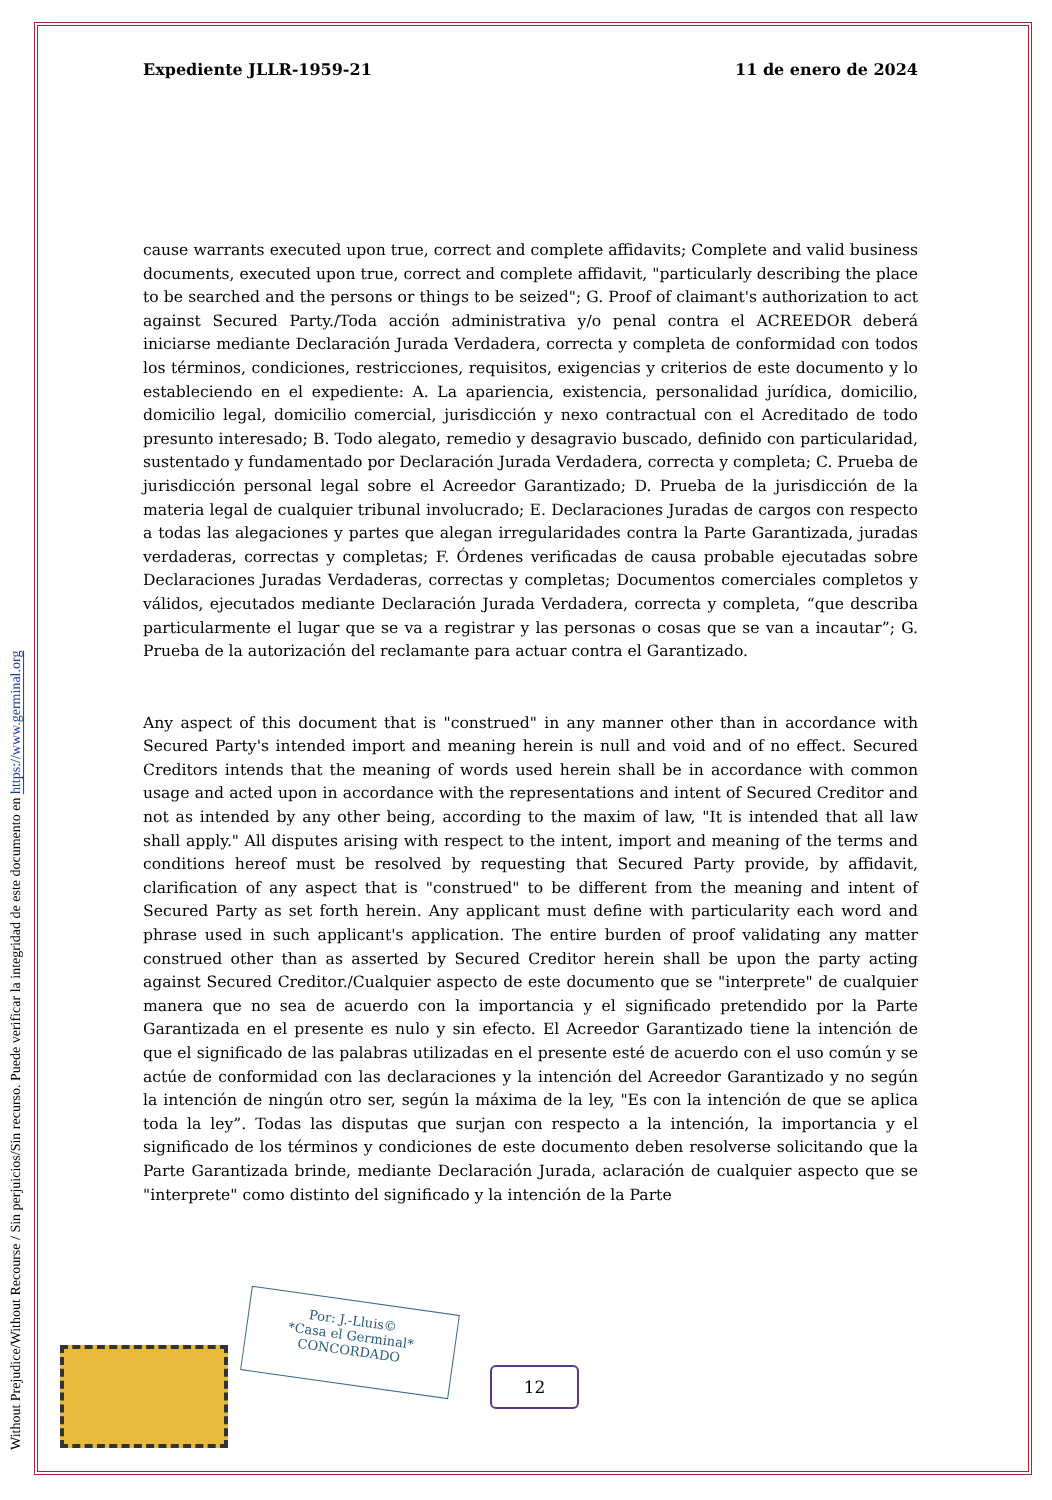Without Prejudice/Without Recourse / Sin perjuicios/Sin recurso. Puede verificar la integridad de este documento en https://www.germinal.org
Expediente JLLR-1959-21 11 de enero de 2024
cause warrants executed upon true, correct and complete affidavits; Complete and valid business documents, executed upon true, correct and complete affidavit, "particularly describing the place to be searched and the persons or things to be seized"; G. Proof of claimant's authorization to act against Secured Party./Toda acción administrativa y/o penal contra el ACREEDOR deberá iniciarse mediante Declaración Jurada Verdadera, correcta y completa de conformidad con todos los términos, condiciones, restricciones, requisitos, exigencias y criterios de este documento y lo estableciendo en el expediente: A. La apariencia, existencia, personalidad jurídica, domicilio, domicilio legal, domicilio comercial, jurisdicción y nexo contractual con el Acreditado de todo presunto interesado; B. Todo alegato, remedio y desagravio buscado, definido con particularidad, sustentado y fundamentado por Declaración Jurada Verdadera, correcta y completa; C. Prueba de jurisdicción personal legal sobre el Acreedor Garantizado; D. Prueba de la jurisdicción de la materia legal de cualquier tribunal involucrado; E. Declaraciones Juradas de cargos con respecto a todas las alegaciones y partes que alegan irregularidades contra la Parte Garantizada, juradas verdaderas, correctas y completas; F. Órdenes verificadas de causa probable ejecutadas sobre Declaraciones Juradas Verdaderas, correctas y completas; Documentos comerciales completos y válidos, ejecutados mediante Declaración Jurada Verdadera, correcta y completa, “que describa particularmente el lugar que se va a registrar y las personas o cosas que se van a incautar”; G. Prueba de la autorización del reclamante para actuar contra el Garantizado.
Any aspect of this document that is "construed" in any manner other than in accordance with Secured Party's intended import and meaning herein is null and void and of no effect. Secured Creditors intends that the meaning of words used herein shall be in accordance with common usage and acted upon in accordance with the representations and intent of Secured Creditor and not as intended by any other being, according to the maxim of law, "It is intended that all law shall apply." All disputes arising with respect to the intent, import and meaning of the terms and conditions hereof must be resolved by requesting that Secured Party provide, by affidavit, clarification of any aspect that is "construed" to be different from the meaning and intent of Secured Party as set forth herein. Any applicant must define with particularity each word and phrase used in such applicant's application. The entire burden of proof validating any matter construed other than as asserted by Secured Creditor herein shall be upon the party acting against Secured Creditor./Cualquier aspecto de este documento que se "interprete" de cualquier manera que no sea de acuerdo con la importancia y el significado pretendido por la Parte Garantizada en el presente es nulo y sin efecto. El Acreedor Garantizado tiene la intención de que el significado de las palabras utilizadas en el presente esté de acuerdo con el uso común y se actúe de conformidad con las declaraciones y la intención del Acreedor Garantizado y no según la intención de ningún otro ser, según la máxima de la ley, "Es con la intención de que se aplica toda la ley”. Todas las disputas que surjan con respecto a la intención, la importancia y el significado de los términos y condiciones de este documento deben resolverse solicitando que la Parte Garantizada brinde, mediante Declaración Jurada, aclaración de cualquier aspecto que se "interprete" como distinto del significado y la intención de la Parte
Por: J.-Lluis©
*Casa el Germinal*
CONCORDADO
12